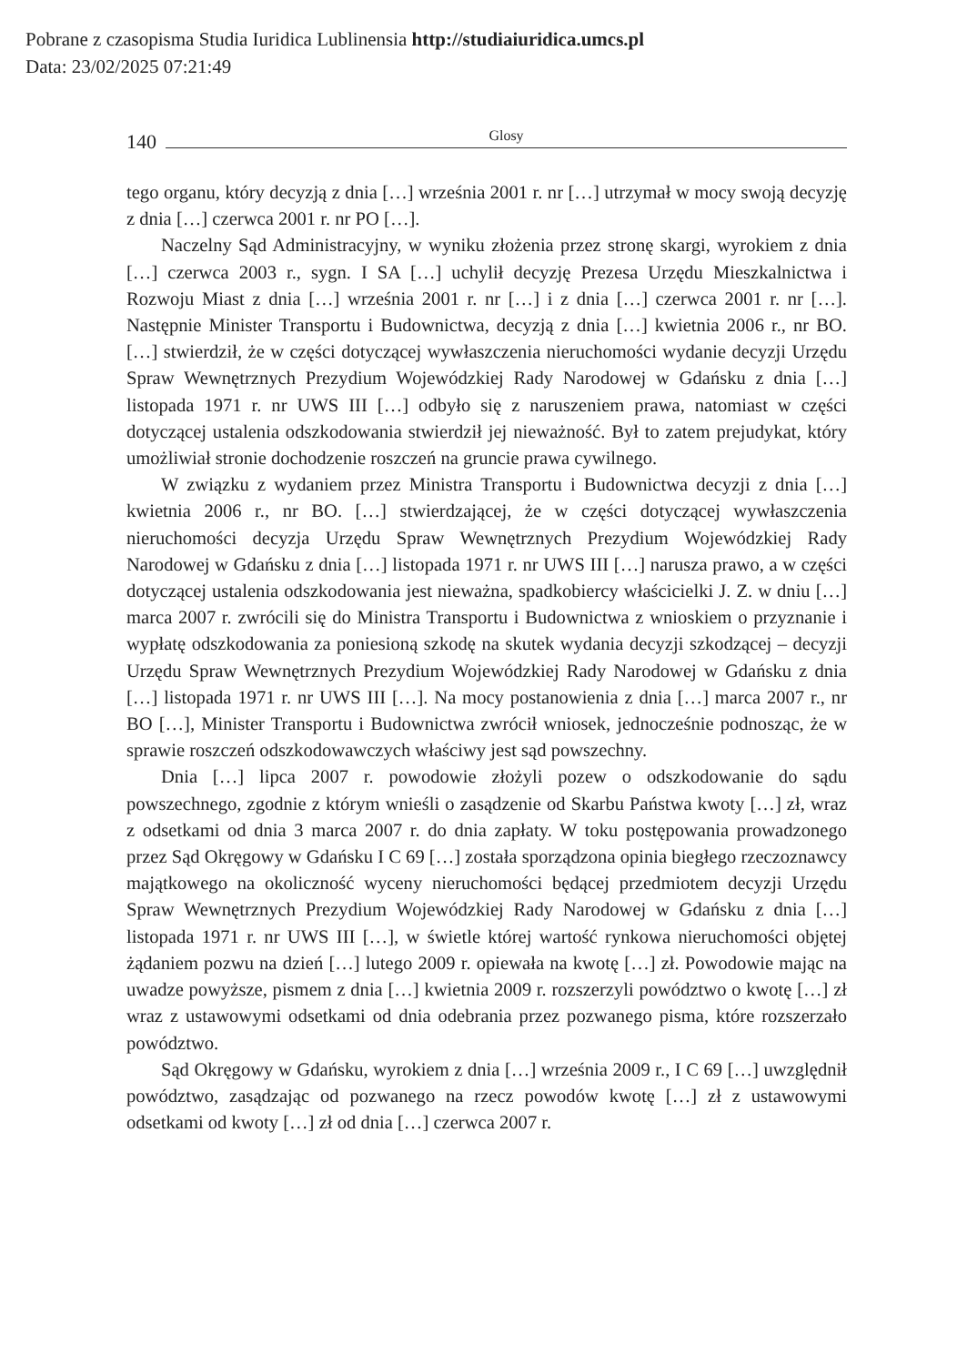Pobrane z czasopisma Studia Iuridica Lublinensia http://studiaiuridica.umcs.pl
Data: 23/02/2025 07:21:49
140 Glosy
tego organu, który decyzją z dnia […] września 2001 r. nr […] utrzymał w mocy swoją decyzję z dnia […] czerwca 2001 r. nr PO […].
Naczelny Sąd Administracyjny, w wyniku złożenia przez stronę skargi, wyrokiem z dnia […] czerwca 2003 r., sygn. I SA […] uchylił decyzję Prezesa Urzędu Mieszkalnictwa i Rozwoju Miast z dnia […] września 2001 r. nr […] i z dnia […] czerwca 2001 r. nr […]. Następnie Minister Transportu i Budownictwa, decyzją z dnia […] kwietnia 2006 r., nr BO. […] stwierdził, że w części dotyczącej wywłaszczenia nieruchomości wydanie decyzji Urzędu Spraw Wewnętrznych Prezydium Wojewódzkiej Rady Narodowej w Gdańsku z dnia […] listopada 1971 r. nr UWS III […] odbyło się z naruszeniem prawa, natomiast w części dotyczącej ustalenia odszkodowania stwierdził jej nieważność. Był to zatem prejudykat, który umożliwiał stronie dochodzenie roszczeń na gruncie prawa cywilnego.
W związku z wydaniem przez Ministra Transportu i Budownictwa decyzji z dnia […] kwietnia 2006 r., nr BO. […] stwierdzającej, że w części dotyczącej wywłaszczenia nieruchomości decyzja Urzędu Spraw Wewnętrznych Prezydium Wojewódzkiej Rady Narodowej w Gdańsku z dnia […] listopada 1971 r. nr UWS III […] narusza prawo, a w części dotyczącej ustalenia odszkodowania jest nieważna, spadkobiercy właścicielki J. Z. w dniu […] marca 2007 r. zwrócili się do Ministra Transportu i Budownictwa z wnioskiem o przyznanie i wypłatę odszkodowania za poniesioną szkodę na skutek wydania decyzji szkodzącej – decyzji Urzędu Spraw Wewnętrznych Prezydium Wojewódzkiej Rady Narodowej w Gdańsku z dnia […] listopada 1971 r. nr UWS III […]. Na mocy postanowienia z dnia […] marca 2007 r., nr BO […], Minister Transportu i Budownictwa zwrócił wniosek, jednocześnie podnosząc, że w sprawie roszczeń odszkodowawczych właściwy jest sąd powszechny.
Dnia […] lipca 2007 r. powodowie złożyli pozew o odszkodowanie do sądu powszechnego, zgodnie z którym wnieśli o zasądzenie od Skarbu Państwa kwoty […] zł, wraz z odsetkami od dnia 3 marca 2007 r. do dnia zapłaty. W toku postępowania prowadzonego przez Sąd Okręgowy w Gdańsku I C 69 […] została sporządzona opinia biegłego rzeczoznawcy majątkowego na okoliczność wyceny nieruchomości będącej przedmiotem decyzji Urzędu Spraw Wewnętrznych Prezydium Wojewódzkiej Rady Narodowej w Gdańsku z dnia […] listopada 1971 r. nr UWS III […], w świetle której wartość rynkowa nieruchomości objętej żądaniem pozwu na dzień […] lutego 2009 r. opiewała na kwotę […] zł. Powodowie mając na uwadze powyższe, pismem z dnia […] kwietnia 2009 r. rozszerzyli powództwo o kwotę […] zł wraz z ustawowymi odsetkami od dnia odebrania przez pozwanego pisma, które rozszerzało powództwo.
Sąd Okręgowy w Gdańsku, wyrokiem z dnia […] września 2009 r., I C 69 […] uwzględnił powództwo, zasądzając od pozwanego na rzecz powodów kwotę […] zł z ustawowymi odsetkami od kwoty […] zł od dnia […] czerwca 2007 r.